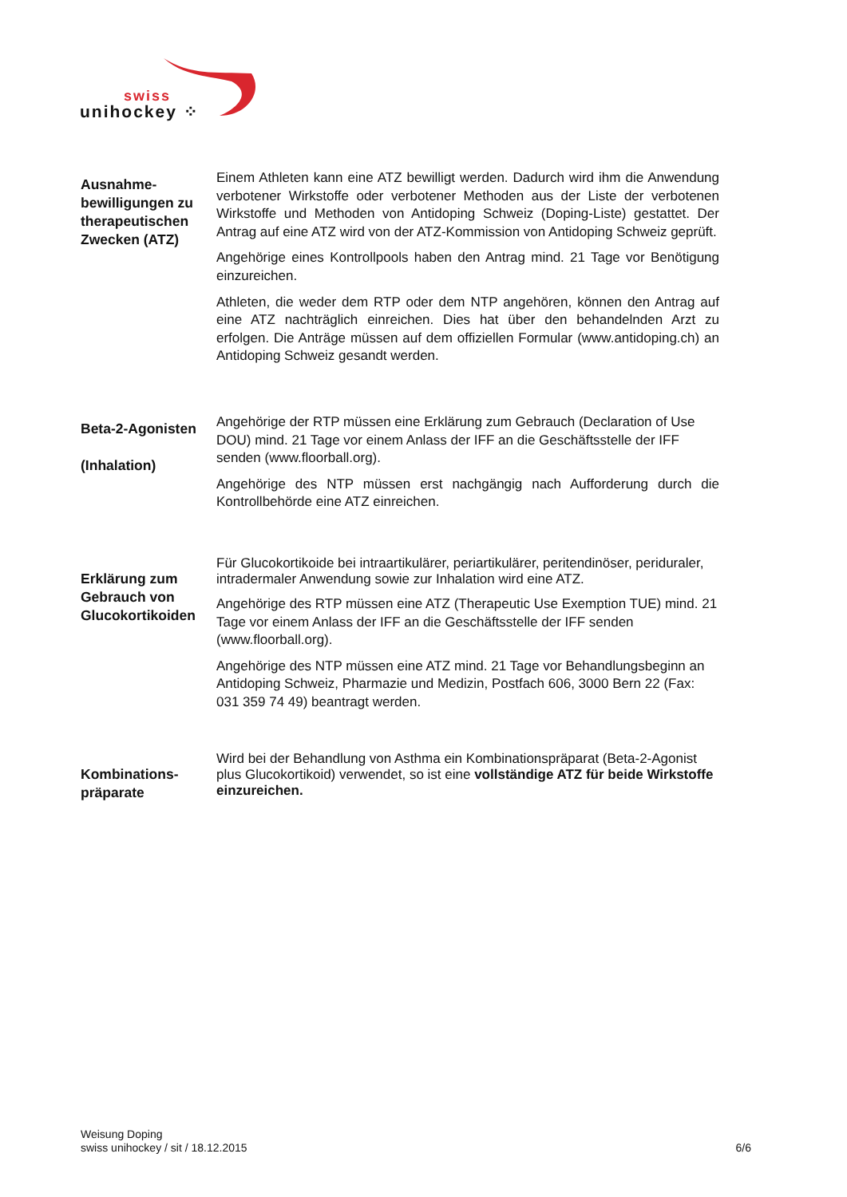swiss
unihockey ⁘
Ausnahme-bewilligungen zu therapeutischen Zwecken (ATZ)
Einem Athleten kann eine ATZ bewilligt werden. Dadurch wird ihm die Anwendung verbotener Wirkstoffe oder verbotener Methoden aus der Liste der verbotenen Wirkstoffe und Methoden von Antidoping Schweiz (Doping-Liste) gestattet. Der Antrag auf eine ATZ wird von der ATZ-Kommission von Antidoping Schweiz geprüft.
Angehörige eines Kontrollpools haben den Antrag mind. 21 Tage vor Benötigung einzureichen.
Athleten, die weder dem RTP oder dem NTP angehören, können den Antrag auf eine ATZ nachträglich einreichen. Dies hat über den behandelnden Arzt zu erfolgen. Die Anträge müssen auf dem offiziellen Formular (www.antidoping.ch) an Antidoping Schweiz gesandt werden.
Beta-2-Agonisten
(Inhalation)
Angehörige der RTP müssen eine Erklärung zum Gebrauch (Declaration of Use DOU) mind. 21 Tage vor einem Anlass der IFF an die Geschäftsstelle der IFF senden (www.floorball.org).
Angehörige des NTP müssen erst nachgängig nach Aufforderung durch die Kontrollbehörde eine ATZ einreichen.
Erklärung zum Gebrauch von Glucokortikoiden
Für Glucokortikoide bei intraartikulärer, periartikulärer, peritendinöser, periduraler, intradermaler Anwendung sowie zur Inhalation wird eine ATZ.
Angehörige des RTP müssen eine ATZ (Therapeutic Use Exemption TUE) mind. 21 Tage vor einem Anlass der IFF an die Geschäftsstelle der IFF senden (www.floorball.org).
Angehörige des NTP müssen eine ATZ mind. 21 Tage vor Behandlungsbeginn an Antidoping Schweiz, Pharmazie und Medizin, Postfach 606, 3000 Bern 22 (Fax: 031 359 74 49) beantragt werden.
Kombinations-präparate
Wird bei der Behandlung von Asthma ein Kombinationspräparat (Beta-2-Agonist plus Glucokortikoid) verwendet, so ist eine vollständige ATZ für beide Wirkstoffe einzureichen.
Weisung Doping
swiss unihockey / sit / 18.12.2015
6/6